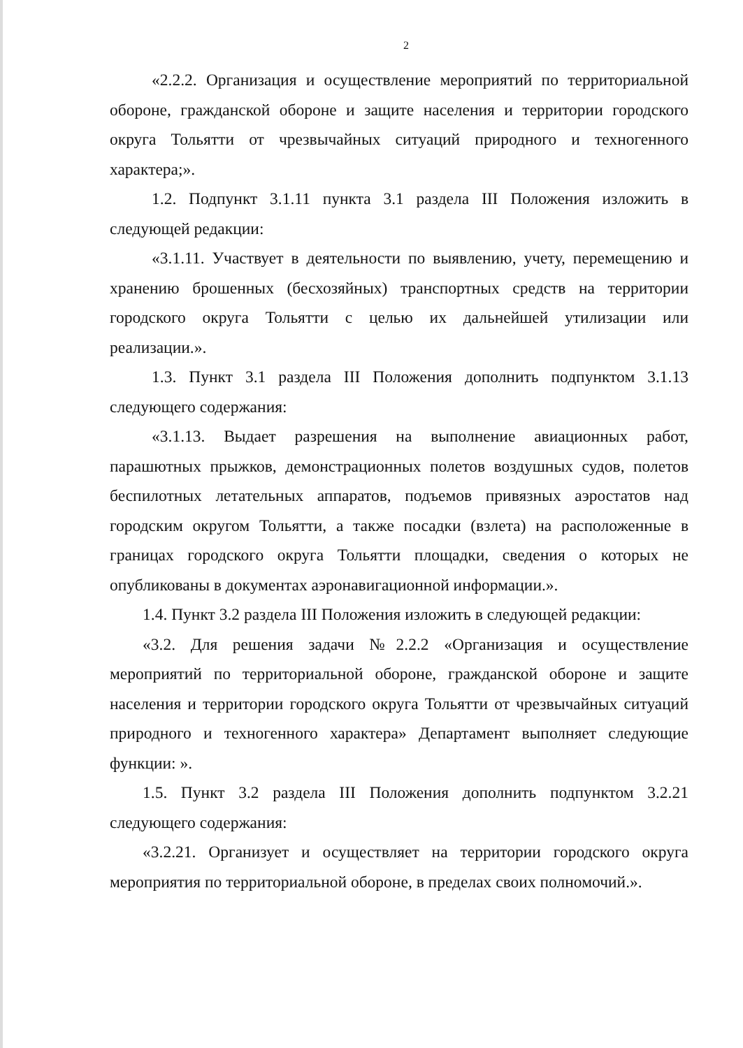2
«2.2.2. Организация и осуществление мероприятий по территориальной обороне, гражданской обороне и защите населения и территории городского округа Тольятти от чрезвычайных ситуаций природного и техногенного характера;».
1.2. Подпункт 3.1.11 пункта 3.1 раздела III Положения изложить в следующей редакции:
«3.1.11. Участвует в деятельности по выявлению, учету, перемещению и хранению брошенных (бесхозяйных) транспортных средств на территории городского округа Тольятти с целью их дальнейшей утилизации или реализации.».
1.3. Пункт 3.1 раздела III Положения дополнить подпунктом 3.1.13 следующего содержания:
«3.1.13. Выдает разрешения на выполнение авиационных работ, парашютных прыжков, демонстрационных полетов воздушных судов, полетов беспилотных летательных аппаратов, подъемов привязных аэростатов над городским округом Тольятти, а также посадки (взлета) на расположенные в границах городского округа Тольятти площадки, сведения о которых не опубликованы в документах аэронавигационной информации.».
1.4. Пункт 3.2 раздела III Положения изложить в следующей редакции:
«3.2. Для решения задачи №2.2.2 «Организация и осуществление мероприятий по территориальной обороне, гражданской обороне и защите населения и территории городского округа Тольятти от чрезвычайных ситуаций природного и техногенного характера» Департамент выполняет следующие функции: ».
1.5. Пункт 3.2 раздела III Положения дополнить подпунктом 3.2.21 следующего содержания:
«3.2.21. Организует и осуществляет на территории городского округа мероприятия по территориальной обороне, в пределах своих полномочий.».